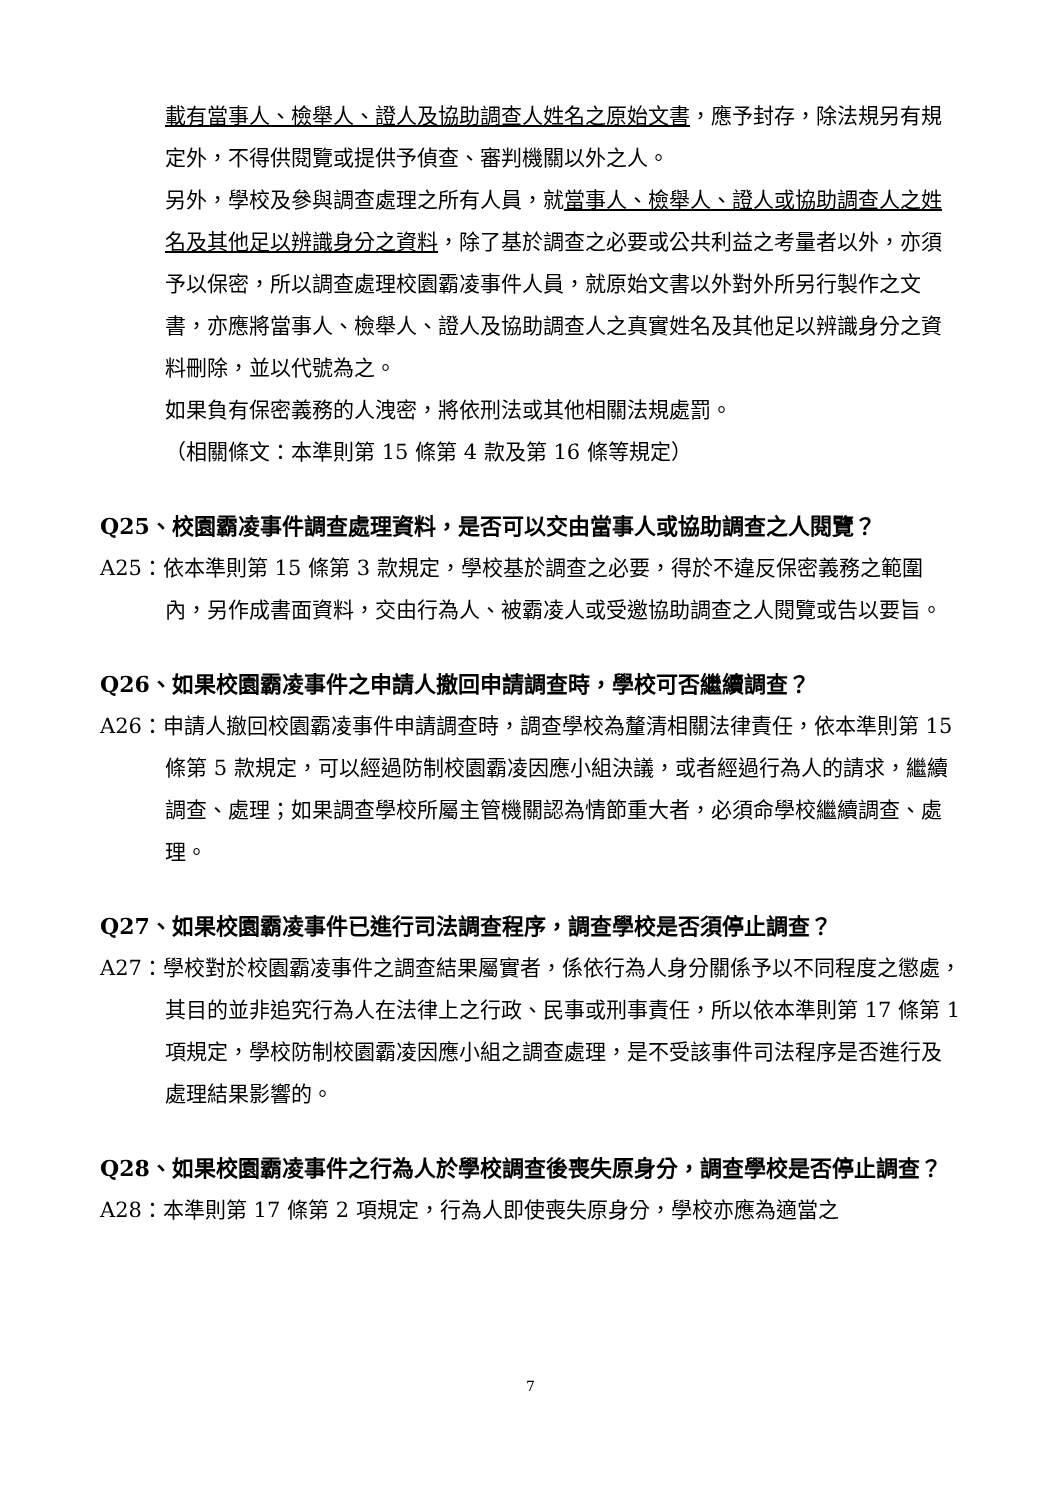載有當事人、檢舉人、證人及協助調查人姓名之原始文書，應予封存，除法規另有規定外，不得供閱覽或提供予偵查、審判機關以外之人。
另外，學校及參與調查處理之所有人員，就當事人、檢舉人、證人或協助調查人之姓名及其他足以辨識身分之資料，除了基於調查之必要或公共利益之考量者以外，亦須予以保密，所以調查處理校園霸凌事件人員，就原始文書以外對外所另行製作之文書，亦應將當事人、檢舉人、證人及協助調查人之真實姓名及其他足以辨識身分之資料刪除，並以代號為之。
如果負有保密義務的人洩密，將依刑法或其他相關法規處罰。
（相關條文：本準則第 15 條第 4 款及第 16 條等規定）
Q25、校園霸凌事件調查處理資料，是否可以交由當事人或協助調查之人閱覽？
A25：依本準則第 15 條第 3 款規定，學校基於調查之必要，得於不違反保密義務之範圍內，另作成書面資料，交由行為人、被霸凌人或受邀協助調查之人閱覽或告以要旨。
Q26、如果校園霸凌事件之申請人撤回申請調查時，學校可否繼續調查？
A26：申請人撤回校園霸凌事件申請調查時，調查學校為釐清相關法律責任，依本準則第 15 條第 5 款規定，可以經過防制校園霸凌因應小組決議，或者經過行為人的請求，繼續調查、處理；如果調查學校所屬主管機關認為情節重大者，必須命學校繼續調查、處理。
Q27、如果校園霸凌事件已進行司法調查程序，調查學校是否須停止調查？
A27：學校對於校園霸凌事件之調查結果屬實者，係依行為人身分關係予以不同程度之懲處，其目的並非追究行為人在法律上之行政、民事或刑事責任，所以依本準則第 17 條第 1 項規定，學校防制校園霸凌因應小組之調查處理，是不受該事件司法程序是否進行及處理結果影響的。
Q28、如果校園霸凌事件之行為人於學校調查後喪失原身分，調查學校是否停止調查？
A28：本準則第 17 條第 2 項規定，行為人即使喪失原身分，學校亦應為適當之
7